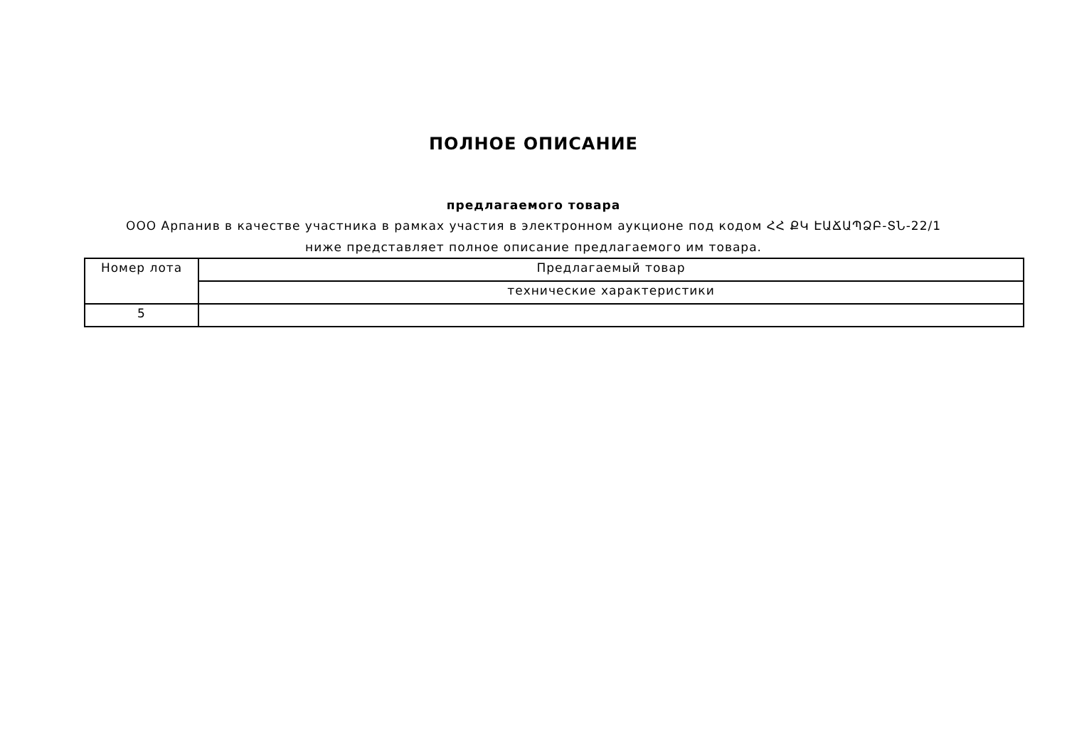ПОЛНОЕ ОПИСАНИЕ
предлагаемого товара
ООО Арпанив в качестве участника в рамках участия в электронном аукционе под кодом ՀՀ ՔԿ ԷԱՃԱՊՁԲ-ՏՆ-22/1 ниже представляет полное описание предлагаемого им товара.
| Номер лота | Предлагаемый товар |
| | технические характеристики |
| 5 | |